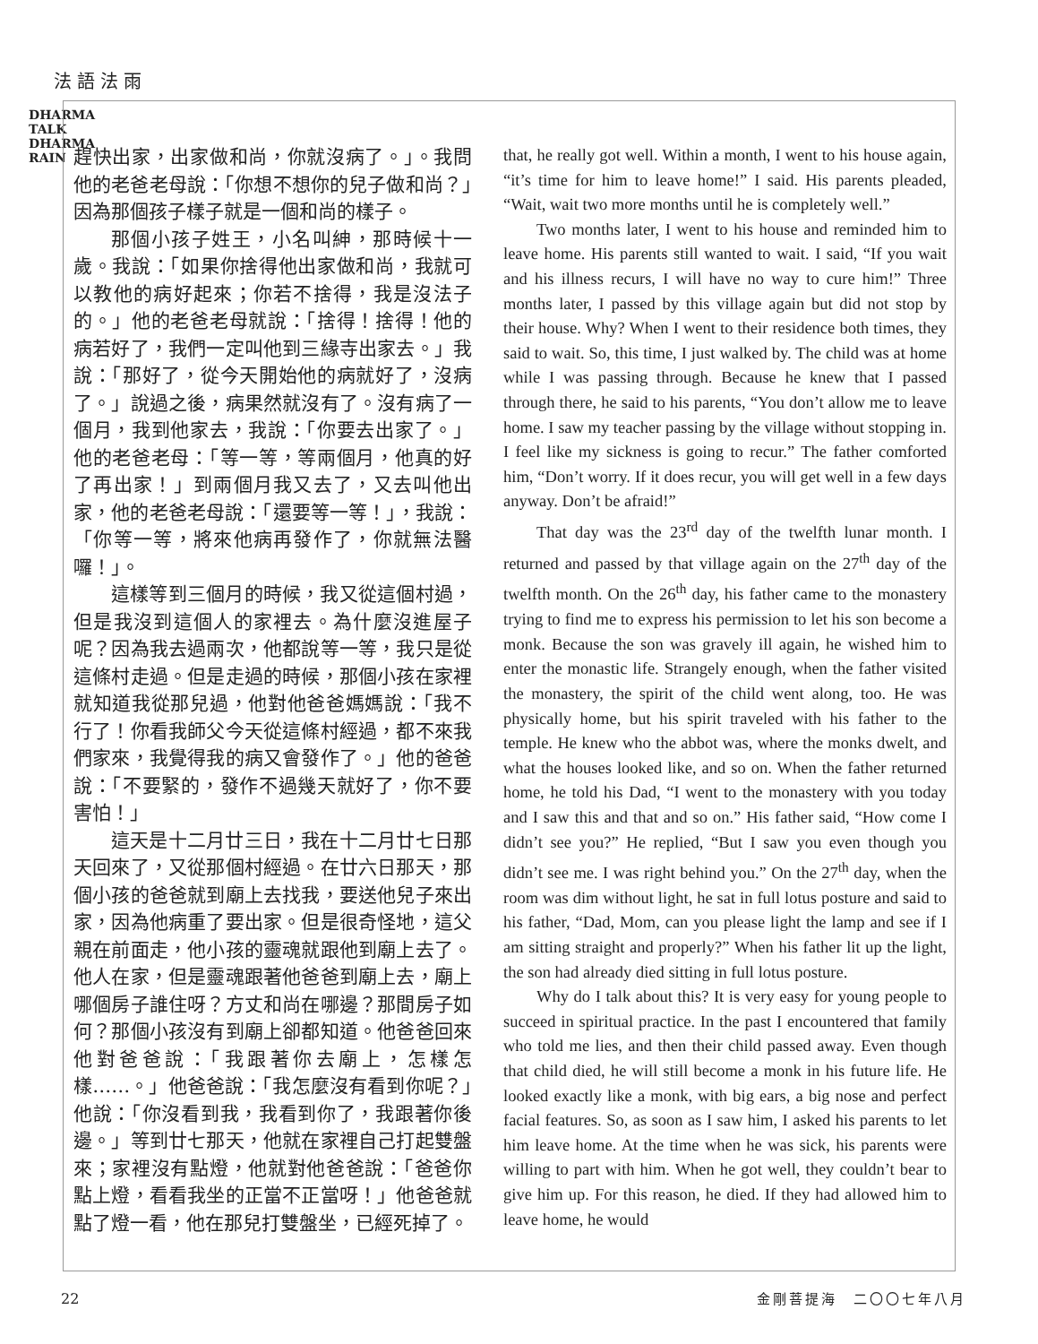法語法雨
DHARMA TALK DHARMA RAIN
趕快出家，出家做和尚，你就沒病了。」。我問他的老爸老母說：「你想不想你的兒子做和尚？」因為那個孩子樣子就是一個和尚的樣子。
那個小孩子姓王，小名叫紳，那時候十一歲。我說：「如果你捨得他出家做和尚，我就可以教他的病好起來；你若不捨得，我是沒法子的。」他的老爸老母就說：「捨得！捨得！他的病若好了，我們一定叫他到三緣寺出家去。」我說：「那好了，從今天開始他的病就好了，沒病了。」說過之後，病果然就沒有了。沒有病了一個月，我到他家去，我說：「你要去出家了。」他的老爸老母：「等一等，等兩個月，他真的好了再出家！」到兩個月我又去了，又去叫他出家，他的老爸老母說：「還要等一等！」，我說：「你等一等，將來他病再發作了，你就無法醫囉！」。
這樣等到三個月的時候，我又從這個村過，但是我沒到這個人的家裡去。為什麼沒進屋子呢？因為我去過兩次，他都說等一等，我只是從這條村走過。但是走過的時候，那個小孩在家裡就知道我從那兒過，他對他爸爸媽媽說：「我不行了！你看我師父今天從這條村經過，都不來我們家來，我覺得我的病又會發作了。」他的爸爸說：「不要緊的，發作不過幾天就好了，你不要害怕！」
這天是十二月廿三日，我在十二月廿七日那天回來了，又從那個村經過。在廿六日那天，那個小孩的爸爸就到廟上去找我，要送他兒子來出家，因為他病重了要出家。但是很奇怪地，這父親在前面走，他小孩的靈魂就跟他到廟上去了。他人在家，但是靈魂跟著他爸爸到廟上去，廟上哪個房子誰住呀？方丈和尚在哪邊？那間房子如何？那個小孩沒有到廟上卻都知道。他爸爸回來他對爸爸說：「我跟著你去廟上，怎樣怎樣……。」他爸爸說：「我怎麼沒有看到你呢？」他說：「你沒看到我，我看到你了，我跟著你後邊。」等到廿七那天，他就在家裡自己打起雙盤來；家裡沒有點燈，他就對他爸爸說：「爸爸你點上燈，看看我坐的正當不正當呀！」他爸爸就點了燈一看，他在那兒打雙盤坐，已經死掉了。
that, he really got well. Within a month, I went to his house again, “it’s time for him to leave home!” I said. His parents pleaded, “Wait, wait two more months until he is completely well.”
Two months later, I went to his house and reminded him to leave home. His parents still wanted to wait. I said, “If you wait and his illness recurs, I will have no way to cure him!” Three months later, I passed by this village again but did not stop by their house. Why? When I went to their residence both times, they said to wait. So, this time, I just walked by. The child was at home while I was passing through. Because he knew that I passed through there, he said to his parents, “You don’t allow me to leave home. I saw my teacher passing by the village without stopping in. I feel like my sickness is going to recur.” The father comforted him, “Don’t worry. If it does recur, you will get well in a few days anyway. Don’t be afraid!”
That day was the 23<sup>rd</sup> day of the twelfth lunar month. I returned and passed by that village again on the 27<sup>th</sup> day of the twelfth month. On the 26<sup>th</sup> day, his father came to the monastery trying to find me to express his permission to let his son become a monk. Because the son was gravely ill again, he wished him to enter the monastic life. Strangely enough, when the father visited the monastery, the spirit of the child went along, too. He was physically home, but his spirit traveled with his father to the temple. He knew who the abbot was, where the monks dwelt, and what the houses looked like, and so on. When the father returned home, he told his Dad, “I went to the monastery with you today and I saw this and that and so on.” His father said, “How come I didn’t see you?” He replied, “But I saw you even though you didn’t see me. I was right behind you.” On the 27<sup>th</sup> day, when the room was dim without light, he sat in full lotus posture and said to his father, “Dad, Mom, can you please light the lamp and see if I am sitting straight and properly?” When his father lit up the light, the son had already died sitting in full lotus posture.
Why do I talk about this? It is very easy for young people to succeed in spiritual practice. In the past I encountered that family who told me lies, and then their child passed away. Even though that child died, he will still become a monk in his future life. He looked exactly like a monk, with big ears, a big nose and perfect facial features. So, as soon as I saw him, I asked his parents to let him leave home. At the time when he was sick, his parents were willing to part with him. When he got well, they couldn’t bear to give him up. For this reason, he died. If they had allowed him to leave home, he would
22 金剛菩提海　二〇〇七年八月